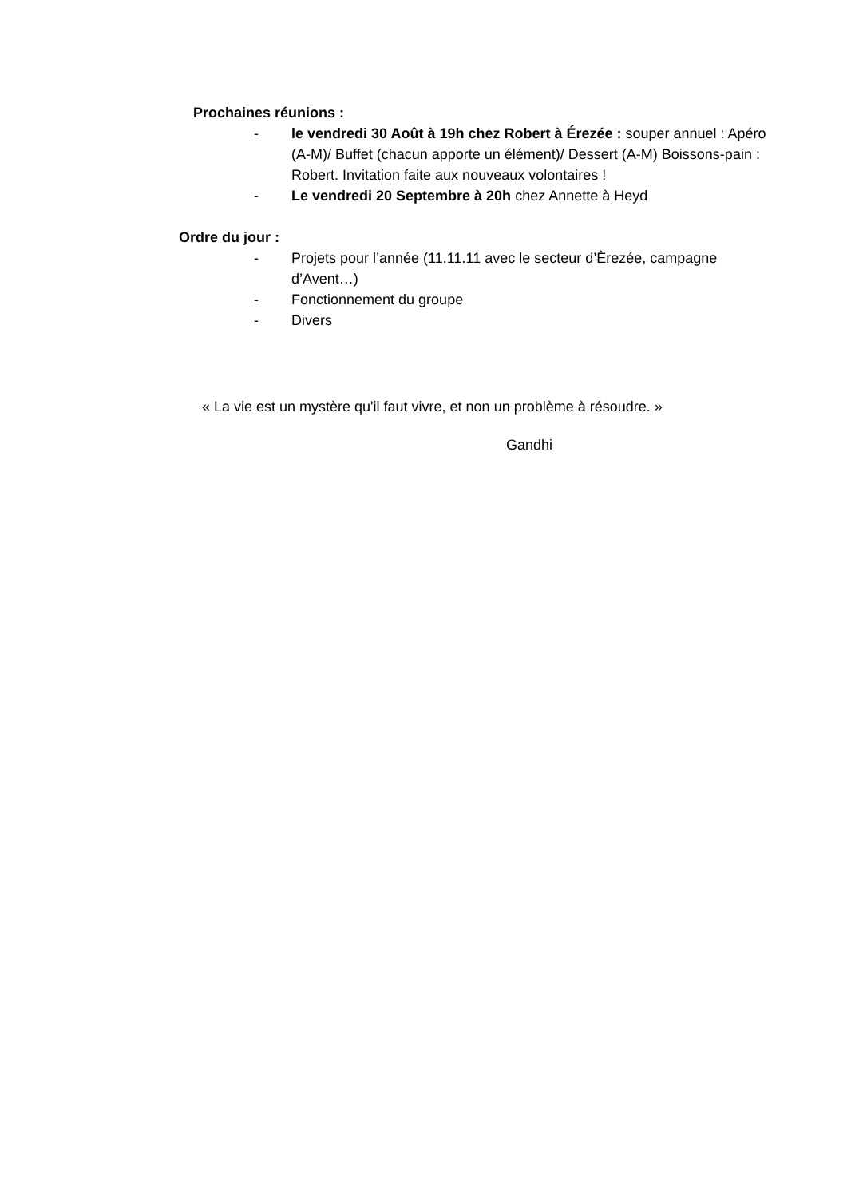Prochaines réunions :
- le vendredi 30 Août à 19h chez Robert à Érezée : souper annuel : Apéro (A-M)/ Buffet (chacun apporte un élément)/ Dessert (A-M) Boissons-pain : Robert. Invitation faite aux nouveaux volontaires !
- Le vendredi 20 Septembre à 20h chez Annette à Heyd
Ordre du jour :
- Projets pour l’année (11.11.11 avec le secteur d’Èrezée, campagne d’Avent…)
- Fonctionnement du groupe
- Divers
« La vie est un mystère qu'il faut vivre, et non un problème à résoudre. »
Gandhi